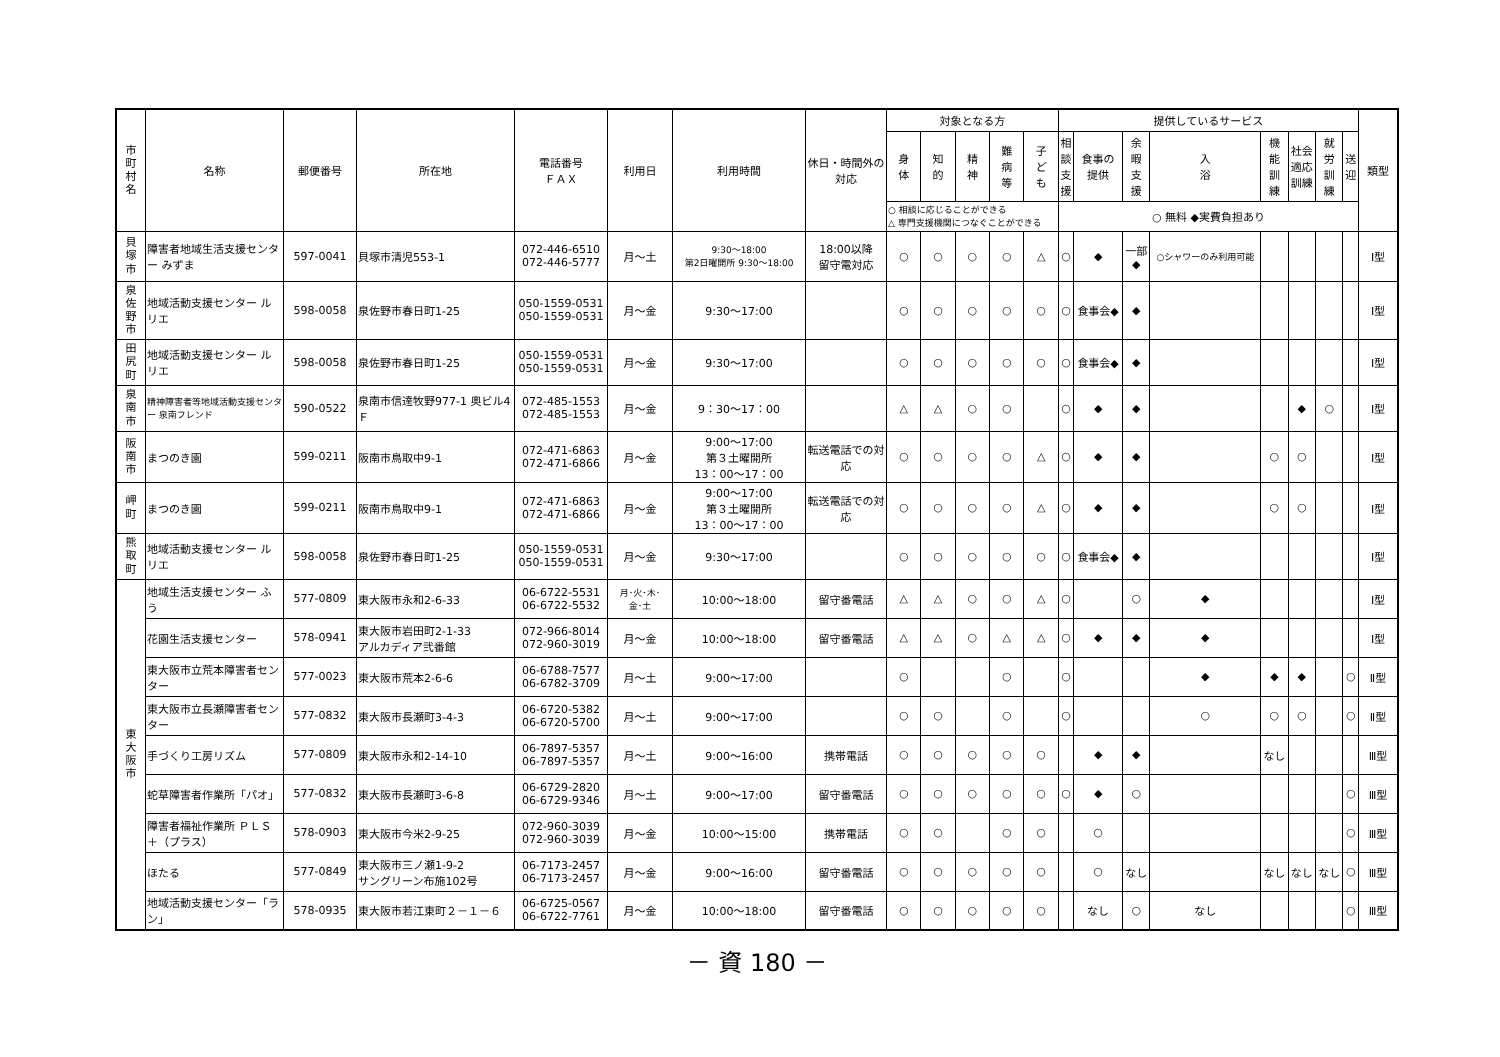| 市 町 村 名 | 名称 | 郵便番号 | 所在地 | 電話番号 ＦＡＸ | 利用日 | 利用時間 | 休日・時間外の対応 | 対象となる方 | | | | | 提供しているサービス | | | | | | | | 類型 |
| --- | --- | --- | --- | --- | --- | --- | --- | --- | --- | --- | --- | --- | --- | --- | --- | --- | --- | --- | --- | --- | --- |
| | | | | | | | | 身 体 | 知 的 | 精 神 | 難 病 等 | 子 ど も | 相 談 支 援 | 食事の 提供 | 余 暇 支 援 | 入 浴 | 機 能 訓 練 | 社会 適応 訓練 | 就 労 訓 練 | 送 迎 | |
| | | | | | | | | ○ 相談に応じることができる △ 専門支援機関につなぐことができる | | | | | ○ 無料 ◆実費負担あり | | | | | | | | |
| 貝 塚 市 | 障害者地域生活支援センター みずま | 597-0041 | 貝塚市清児553-1 | 072-446-6510 072-446-5777 | 月～土 | 9:30～18:00 第2日曜開所 9:30～18:00 | 18:00以降 留守電対応 | ○ | ○ | ○ | ○ | △ | ○ | ◆ | 一部 ◆ | ○シャワーのみ利用可能 | | | | | Ⅰ型 |
| 泉 佐 野 市 | 地域活動支援センター ルリエ | 598-0058 | 泉佐野市春日町1-25 | 050-1559-0531 050-1559-0531 | 月～金 | 9:30～17:00 | | ○ | ○ | ○ | ○ | ○ | ○ | 食事会◆ | ◆ | | | | | | Ⅰ型 |
| 田 尻 町 | 地域活動支援センター ルリエ | 598-0058 | 泉佐野市春日町1-25 | 050-1559-0531 050-1559-0531 | 月～金 | 9:30～17:00 | | ○ | ○ | ○ | ○ | ○ | ○ | 食事会◆ | ◆ | | | | | | Ⅰ型 |
| 泉 南 市 | 精神障害者等地域活動支援センター 泉南フレンド | 590-0522 | 泉南市信達牧野977-1 奥ビル4Ｆ | 072-485-1553 072-485-1553 | 月～金 | 9：30～17：00 | | △ | △ | ○ | ○ | | ○ | ◆ | ◆ | | | ◆ | ○ | | Ⅰ型 |
| 阪 南 市 | まつのき園 | 599-0211 | 阪南市鳥取中9-1 | 072-471-6863 072-471-6866 | 月～金 | 9:00～17:00 第３土曜開所 13：00～17：00 | 転送電話での対応 | ○ | ○ | ○ | ○ | △ | ○ | ◆ | ◆ | | ○ | ○ | | | Ⅰ型 |
| 岬 町 | まつのき園 | 599-0211 | 阪南市鳥取中9-1 | 072-471-6863 072-471-6866 | 月～金 | 9:00～17:00 第３土曜開所 13：00～17：00 | 転送電話での対応 | ○ | ○ | ○ | ○ | △ | ○ | ◆ | ◆ | | ○ | ○ | | | Ⅰ型 |
| 熊 取 町 | 地域活動支援センター ルリエ | 598-0058 | 泉佐野市春日町1-25 | 050-1559-0531 050-1559-0531 | 月～金 | 9:30～17:00 | | ○ | ○ | ○ | ○ | ○ | ○ | 食事会◆ | ◆ | | | | | | Ⅰ型 |
| 東 大 阪 市 | 地域生活支援センター ふう | 577-0809 | 東大阪市永和2-6-33 | 06-6722-5531 06-6722-5532 | 月･火･木･ 金･土 | 10:00～18:00 | 留守番電話 | △ | △ | ○ | ○ | △ | ○ | | ○ | ◆ | | | | | Ⅰ型 |
| | 花園生活支援センター | 578-0941 | 東大阪市岩田町2-1-33 アルカディア弐番館 | 072-966-8014 072-960-3019 | 月～金 | 10:00～18:00 | 留守番電話 | △ | △ | ○ | △ | △ | ○ | ◆ | ◆ | ◆ | | | | | Ⅰ型 |
| | 東大阪市立荒本障害者センター | 577-0023 | 東大阪市荒本2-6-6 | 06-6788-7577 06-6782-3709 | 月～土 | 9:00～17:00 | | ○ | | | ○ | | ○ | | | ◆ | ◆ | ◆ | | ○ | Ⅱ型 |
| | 東大阪市立長瀬障害者センター | 577-0832 | 東大阪市長瀬町3-4-3 | 06-6720-5382 06-6720-5700 | 月～土 | 9:00～17:00 | | ○ | ○ | | ○ | | ○ | | | ○ | ○ | ○ | | ○ | Ⅱ型 |
| | 手づくり工房リズム | 577-0809 | 東大阪市永和2-14-10 | 06-7897-5357 06-7897-5357 | 月～土 | 9:00～16:00 | 携帯電話 | ○ | ○ | ○ | ○ | ○ | | ◆ | ◆ | | なし | | | | Ⅲ型 |
| | 蛇草障害者作業所「パオ」 | 577-0832 | 東大阪市長瀬町3-6-8 | 06-6729-2820 06-6729-9346 | 月～土 | 9:00～17:00 | 留守番電話 | ○ | ○ | ○ | ○ | ○ | ○ | ◆ | ○ | | | | | ○ | Ⅲ型 |
| | 障害者福祉作業所 ＰＬＳ＋（プラス） | 578-0903 | 東大阪市今米2-9-25 | 072-960-3039 072-960-3039 | 月～金 | 10:00～15:00 | 携帯電話 | ○ | ○ | | ○ | ○ | | ○ | | | | | | ○ | Ⅲ型 |
| | ほたる | 577-0849 | 東大阪市三ノ瀬1-9-2 サングリーン布施102号 | 06-7173-2457 06-7173-2457 | 月～金 | 9:00～16:00 | 留守番電話 | ○ | ○ | ○ | ○ | ○ | | ○ | なし | | なし | なし | なし | ○ | Ⅲ型 |
| | 地域活動支援センター「ラン」 | 578-0935 | 東大阪市若江東町２－１－６ | 06-6725-0567 06-6722-7761 | 月～金 | 10:00～18:00 | 留守番電話 | ○ | ○ | ○ | ○ | ○ | | なし | ○ | なし | | | | ○ | Ⅲ型 |
－ 資 180 －